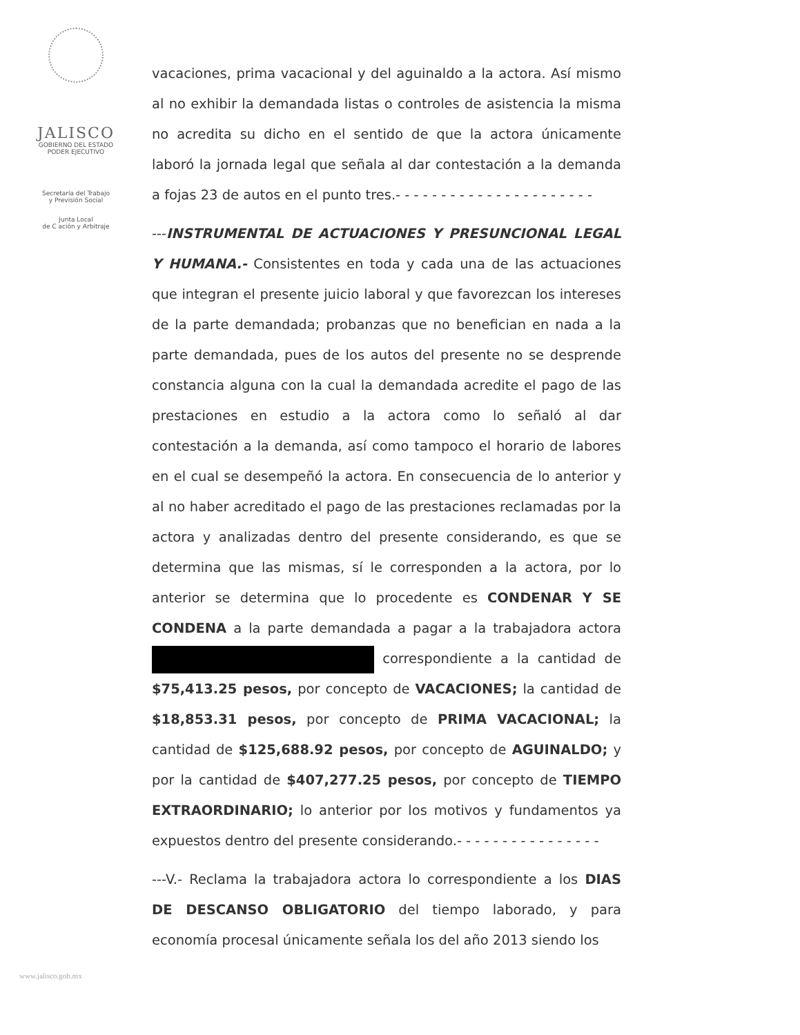JALISCO
GOBIERNO DEL ESTADO
PODER EJECUTIVO
Secretaría del Trabajo
y Previsión Social
Junta Local
de C ación y Arbitraje
vacaciones, prima vacacional y del aguinaldo a la actora. Así mismo al no exhibir la demandada listas o controles de asistencia la misma no acredita su dicho en el sentido de que la actora únicamente laboró la jornada legal que señala al dar contestación a la demanda a fojas 23 de autos en el punto tres.- - - - - - - - - - - - - - - - - - - - - -
---INSTRUMENTAL DE ACTUACIONES Y PRESUNCIONAL LEGAL Y HUMANA.- Consistentes en toda y cada una de las actuaciones que integran el presente juicio laboral y que favorezcan los intereses de la parte demandada; probanzas que no benefician en nada a la parte demandada, pues de los autos del presente no se desprende constancia alguna con la cual la demandada acredite el pago de las prestaciones en estudio a la actora como lo señaló al dar contestación a la demanda, así como tampoco el horario de labores en el cual se desempeñó la actora. En consecuencia de lo anterior y al no haber acreditado el pago de las prestaciones reclamadas por la actora y analizadas dentro del presente considerando, es que se determina que las mismas, sí le corresponden a la actora, por lo anterior se determina que lo procedente es CONDENAR Y SE CONDENA a la parte demandada a pagar a la trabajadora actora correspondiente a la cantidad de $75,413.25 pesos, por concepto de VACACIONES; la cantidad de $18,853.31 pesos, por concepto de PRIMA VACACIONAL; la cantidad de $125,688.92 pesos, por concepto de AGUINALDO; y por la cantidad de $407,277.25 pesos, por concepto de TIEMPO EXTRAORDINARIO; lo anterior por los motivos y fundamentos ya expuestos dentro del presente considerando.- - - - - - - - - - - - - - - -
---V.- Reclama la trabajadora actora lo correspondiente a los DIAS DE DESCANSO OBLIGATORIO del tiempo laborado, y para economía procesal únicamente señala los del año 2013 siendo los
www.jalisco.gob.mx